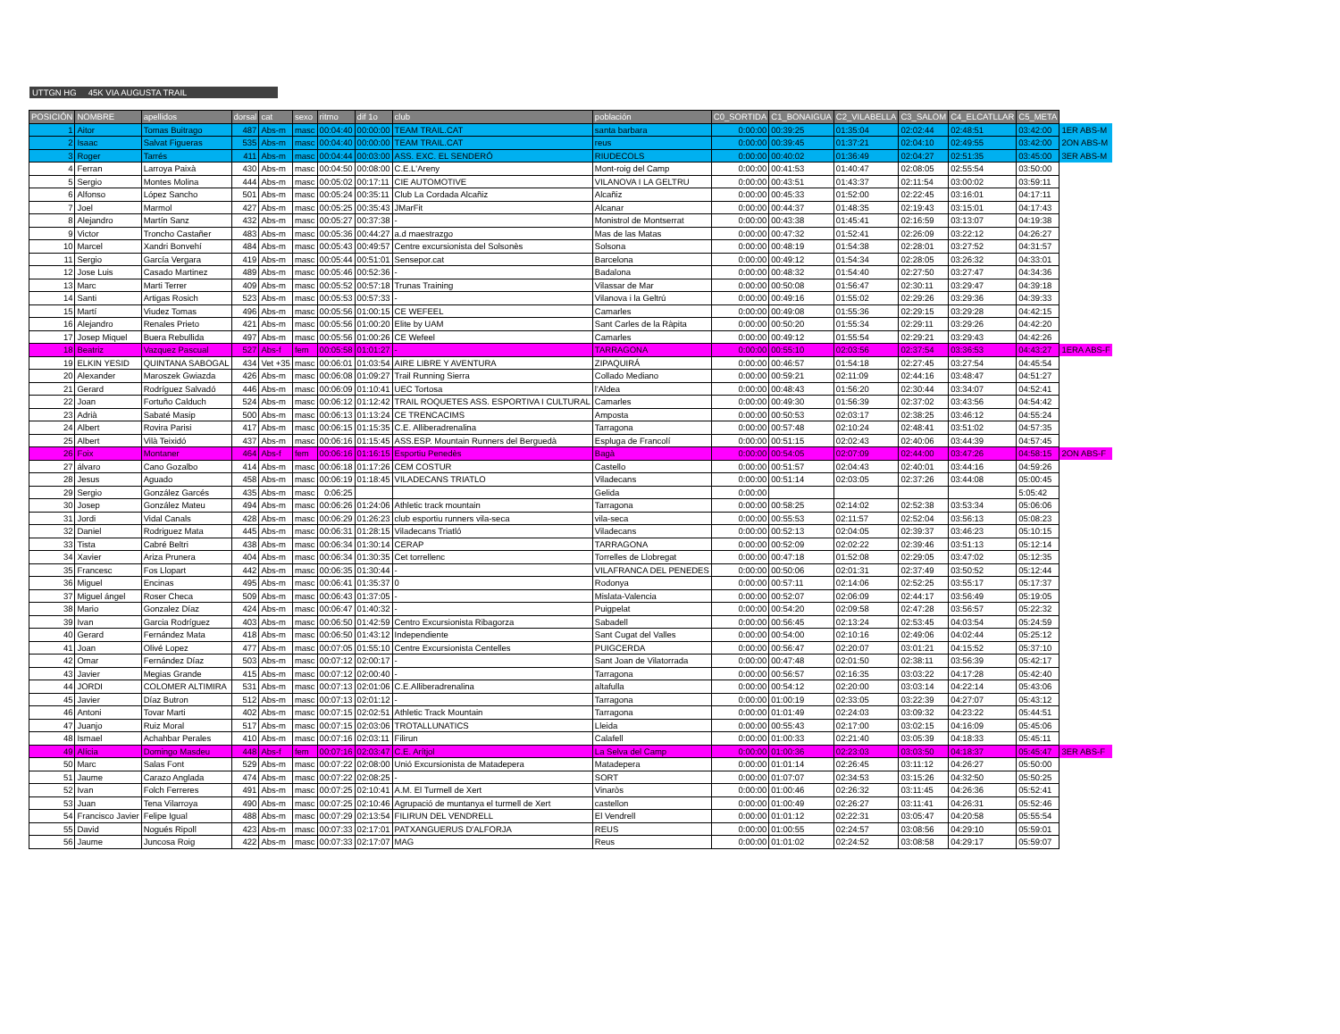UTTGN HG 45K VIA AUGUSTA TRAIL
| POSICIÓN | NOMBRE | apellidos | dorsal | cat | sexo | ritmo | dif 1o | club | población | C0_SORTIDA | C1_BONAIGUA | C2_VILABELLA | C3_SALOM | C4_ELCATLLAR | C5_META | |
| --- | --- | --- | --- | --- | --- | --- | --- | --- | --- | --- | --- | --- | --- | --- | --- | --- |
| 1 | Aitor | Tomas Buitrago | 487 | Abs-m | masc | 00:04:40 | 00:00:00 | TEAM TRAIL.CAT | santa barbara | 0:00:00 | 00:39:25 | 01:35:04 | 02:02:44 | 02:48:51 | 03:42:00 | 1ER ABS-M |
| 2 | Isaac | Salvat Figueras | 535 | Abs-m | masc | 00:04:40 | 00:00:00 | TEAM TRAIL.CAT | reus | 0:00:00 | 00:39:45 | 01:37:21 | 02:04:10 | 02:49:55 | 03:42:00 | 2ON ABS-M |
| 3 | Roger | Tarrés | 411 | Abs-m | masc | 00:04:44 | 00:03:00 | ASS. EXC. EL SENDERÓ | RIUDECOLS | 0:00:00 | 00:40:02 | 01:36:49 | 02:04:27 | 02:51:35 | 03:45:00 | 3ER ABS-M |
| 4 | Ferran | Larroya Paixà | 430 | Abs-m | masc | 00:04:50 | 00:08:00 | C.E.L'Areny | Mont-roig del Camp | 0:00:00 | 00:41:53 | 01:40:47 | 02:08:05 | 02:55:54 | 03:50:00 | |
| 5 | Sergio | Montes Molina | 444 | Abs-m | masc | 00:05:02 | 00:17:11 | CIE AUTOMOTIVE | VILANOVA I LA GELTRU | 0:00:00 | 00:43:51 | 01:43:37 | 02:11:54 | 03:00:02 | 03:59:11 | |
| 6 | Alfonso | López Sancho | 501 | Abs-m | masc | 00:05:24 | 00:35:11 | Club La Cordada Alcañiz | Alcañiz | 0:00:00 | 00:45:33 | 01:52:00 | 02:22:45 | 03:16:01 | 04:17:11 | |
| 7 | Joel | Marmol | 427 | Abs-m | masc | 00:05:25 | 00:35:43 | JMarFit | Alcanar | 0:00:00 | 00:44:37 | 01:48:35 | 02:19:43 | 03:15:01 | 04:17:43 | |
| 8 | Alejandro | Martín Sanz | 432 | Abs-m | masc | 00:05:27 | 00:37:38 | - | Monistrol de Montserrat | 0:00:00 | 00:43:38 | 01:45:41 | 02:16:59 | 03:13:07 | 04:19:38 | |
| 9 | Victor | Troncho Castañer | 483 | Abs-m | masc | 00:05:36 | 00:44:27 | a.d maestrazgo | Mas de las Matas | 0:00:00 | 00:47:32 | 01:52:41 | 02:26:09 | 03:22:12 | 04:26:27 | |
| 10 | Marcel | Xandri Bonvehí | 484 | Abs-m | masc | 00:05:43 | 00:49:57 | Centre excursionista del Solsonès | Solsona | 0:00:00 | 00:48:19 | 01:54:38 | 02:28:01 | 03:27:52 | 04:31:57 | |
| 11 | Sergio | García Vergara | 419 | Abs-m | masc | 00:05:44 | 00:51:01 | Sensepor.cat | Barcelona | 0:00:00 | 00:49:12 | 01:54:34 | 02:28:05 | 03:26:32 | 04:33:01 | |
| 12 | Jose Luis | Casado Martinez | 489 | Abs-m | masc | 00:05:46 | 00:52:36 | - | Badalona | 0:00:00 | 00:48:32 | 01:54:40 | 02:27:50 | 03:27:47 | 04:34:36 | |
| 13 | Marc | Marti Terrer | 409 | Abs-m | masc | 00:05:52 | 00:57:18 | Trunas Training | Vilassar de Mar | 0:00:00 | 00:50:08 | 01:56:47 | 02:30:11 | 03:29:47 | 04:39:18 | |
| 14 | Santi | Artigas Rosich | 523 | Abs-m | masc | 00:05:53 | 00:57:33 | - | Vilanova i la Geltrú | 0:00:00 | 00:49:16 | 01:55:02 | 02:29:26 | 03:29:36 | 04:39:33 | |
| 15 | Martí | Viudez Tomas | 496 | Abs-m | masc | 00:05:56 | 01:00:15 | CE WEFEEL | Camarles | 0:00:00 | 00:49:08 | 01:55:36 | 02:29:15 | 03:29:28 | 04:42:15 | |
| 16 | Alejandro | Renales Prieto | 421 | Abs-m | masc | 00:05:56 | 01:00:20 | Elite by UAM | Sant Carles de la Ràpita | 0:00:00 | 00:50:20 | 01:55:34 | 02:29:11 | 03:29:26 | 04:42:20 | |
| 17 | Josep Miquel | Buera Rebullida | 497 | Abs-m | masc | 00:05:56 | 01:00:26 | CE Wefeel | Camarles | 0:00:00 | 00:49:12 | 01:55:54 | 02:29:21 | 03:29:43 | 04:42:26 | |
| 18 | Beatriz | Vazquez Pascual | 527 | Abs-f | fem | 00:05:58 | 01:01:27 | - | TARRAGONA | 0:00:00 | 00:55:10 | 02:03:56 | 02:37:54 | 03:36:53 | 04:43:27 | 1ERA ABS-F |
| 19 | ELKIN YESID | QUINTANA SABOGAL | 434 | Vet +35 | masc | 00:06:01 | 01:03:54 | AIRE LIBRE Y AVENTURA | ZIPAQUIRÁ | 0:00:00 | 00:46:57 | 01:54:18 | 02:27:45 | 03:27:54 | 04:45:54 | |
| 20 | Alexander | Maroszek Gwiazda | 426 | Abs-m | masc | 00:06:08 | 01:09:27 | Trail Running Sierra | Collado Mediano | 0:00:00 | 00:59:21 | 02:11:09 | 02:44:16 | 03:48:47 | 04:51:27 | |
| 21 | Gerard | Rodríguez Salvadó | 446 | Abs-m | masc | 00:06:09 | 01:10:41 | UEC Tortosa | l'Aldea | 0:00:00 | 00:48:43 | 01:56:20 | 02:30:44 | 03:34:07 | 04:52:41 | |
| 22 | Joan | Fortuño Calduch | 524 | Abs-m | masc | 00:06:12 | 01:12:42 | TRAIL ROQUETES ASS. ESPORTIVA I CULTURAL | Camarles | 0:00:00 | 00:49:30 | 01:56:39 | 02:37:02 | 03:43:56 | 04:54:42 | |
| 23 | Adrià | Sabaté Masip | 500 | Abs-m | masc | 00:06:13 | 01:13:24 | CE TRENCACIMS | Amposta | 0:00:00 | 00:50:53 | 02:03:17 | 02:38:25 | 03:46:12 | 04:55:24 | |
| 24 | Albert | Rovira Parisi | 417 | Abs-m | masc | 00:06:15 | 01:15:35 | C.E. Alliberadrenalina | Tarragona | 0:00:00 | 00:57:48 | 02:10:24 | 02:48:41 | 03:51:02 | 04:57:35 | |
| 25 | Albert | Vilà Teixidó | 437 | Abs-m | masc | 00:06:16 | 01:15:45 | ASS.ESP. Mountain Runners del Berguedà | Espluga de Francolí | 0:00:00 | 00:51:15 | 02:02:43 | 02:40:06 | 03:44:39 | 04:57:45 | |
| 26 | Foix | Montaner | 464 | Abs-f | fem | 00:06:16 | 01:16:15 | Esportiu Penedès | Bagà | 0:00:00 | 00:54:05 | 02:07:09 | 02:44:00 | 03:47:26 | 04:58:15 | 2ON ABS-F |
| 27 | álvaro | Cano Gozalbo | 414 | Abs-m | masc | 00:06:18 | 01:17:26 | CEM COSTUR | Castello | 0:00:00 | 00:51:57 | 02:04:43 | 02:40:01 | 03:44:16 | 04:59:26 | |
| 28 | Jesus | Aguado | 458 | Abs-m | masc | 00:06:19 | 01:18:45 | VILADECANS TRIATLO | Viladecans | 0:00:00 | 00:51:14 | 02:03:05 | 02:37:26 | 03:44:08 | 05:00:45 | |
| 29 | Sergio | González Garcés | 435 | Abs-m | masc | 0:06:25 | | | Gelida | 0:00:00 | | | | | 5:05:42 | |
| 30 | Josep | González Mateu | 494 | Abs-m | masc | 00:06:26 | 01:24:06 | Athletic track mountain | Tarragona | 0:00:00 | 00:58:25 | 02:14:02 | 02:52:38 | 03:53:34 | 05:06:06 | |
| 31 | Jordi | Vidal Canals | 428 | Abs-m | masc | 00:06:29 | 01:26:23 | club esportiu runners vila-seca | vila-seca | 0:00:00 | 00:55:53 | 02:11:57 | 02:52:04 | 03:56:13 | 05:08:23 | |
| 32 | Daniel | Rodriguez Mata | 445 | Abs-m | masc | 00:06:31 | 01:28:15 | Viladecans Triatló | Viladecans | 0:00:00 | 00:52:13 | 02:04:05 | 02:39:37 | 03:46:23 | 05:10:15 | |
| 33 | Tista | Cabré Beltri | 438 | Abs-m | masc | 00:06:34 | 01:30:14 | CERAP | TARRAGONA | 0:00:00 | 00:52:09 | 02:02:22 | 02:39:46 | 03:51:13 | 05:12:14 | |
| 34 | Xavier | Ariza Prunera | 404 | Abs-m | masc | 00:06:34 | 01:30:35 | Cet torrellenc | Torrelles de Llobregat | 0:00:00 | 00:47:18 | 01:52:08 | 02:29:05 | 03:47:02 | 05:12:35 | |
| 35 | Francesc | Fos Llopart | 442 | Abs-m | masc | 00:06:35 | 01:30:44 | - | VILAFRANCA DEL PENEDES | 0:00:00 | 00:50:06 | 02:01:31 | 02:37:49 | 03:50:52 | 05:12:44 | |
| 36 | Miguel | Encinas | 495 | Abs-m | masc | 00:06:41 | 01:35:37 | 0 | Rodonya | 0:00:00 | 00:57:11 | 02:14:06 | 02:52:25 | 03:55:17 | 05:17:37 | |
| 37 | Miguel ángel | Roser Checa | 509 | Abs-m | masc | 00:06:43 | 01:37:05 | - | Mislata-Valencia | 0:00:00 | 00:52:07 | 02:06:09 | 02:44:17 | 03:56:49 | 05:19:05 | |
| 38 | Mario | Gonzalez Díaz | 424 | Abs-m | masc | 00:06:47 | 01:40:32 | - | Puigpelat | 0:00:00 | 00:54:20 | 02:09:58 | 02:47:28 | 03:56:57 | 05:22:32 | |
| 39 | Ivan | Garcia Rodríguez | 403 | Abs-m | masc | 00:06:50 | 01:42:59 | Centro Excursionista Ribagorza | Sabadell | 0:00:00 | 00:56:45 | 02:13:24 | 02:53:45 | 04:03:54 | 05:24:59 | |
| 40 | Gerard | Fernández Mata | 418 | Abs-m | masc | 00:06:50 | 01:43:12 | Independiente | Sant Cugat del Valles | 0:00:00 | 00:54:00 | 02:10:16 | 02:49:06 | 04:02:44 | 05:25:12 | |
| 41 | Joan | Olivé Lopez | 477 | Abs-m | masc | 00:07:05 | 01:55:10 | Centre Excursionista Centelles | PUIGCERDA | 0:00:00 | 00:56:47 | 02:20:07 | 03:01:21 | 04:15:52 | 05:37:10 | |
| 42 | Omar | Fernández Díaz | 503 | Abs-m | masc | 00:07:12 | 02:00:17 | - | Sant Joan de Vilatorrada | 0:00:00 | 00:47:48 | 02:01:50 | 02:38:11 | 03:56:39 | 05:42:17 | |
| 43 | Javier | Megias Grande | 415 | Abs-m | masc | 00:07:12 | 02:00:40 | - | Tarragona | 0:00:00 | 00:56:57 | 02:16:35 | 03:03:22 | 04:17:28 | 05:42:40 | |
| 44 | JORDI | COLOMER ALTIMIRA | 531 | Abs-m | masc | 00:07:13 | 02:01:06 | C.E.Alliberadrenalina | altafulla | 0:00:00 | 00:54:12 | 02:20:00 | 03:03:14 | 04:22:14 | 05:43:06 | |
| 45 | Javier | Díaz Butron | 512 | Abs-m | masc | 00:07:13 | 02:01:12 | - | Tarragona | 0:00:00 | 01:00:19 | 02:33:05 | 03:22:39 | 04:27:07 | 05:43:12 | |
| 46 | Antoni | Tovar Marti | 402 | Abs-m | masc | 00:07:15 | 02:02:51 | Athletic Track Mountain | Tarragona | 0:00:00 | 01:01:49 | 02:24:03 | 03:09:32 | 04:23:22 | 05:44:51 | |
| 47 | Juanjo | Ruiz Moral | 517 | Abs-m | masc | 00:07:15 | 02:03:06 | TROTALLUNATICS | Lleida | 0:00:00 | 00:55:43 | 02:17:00 | 03:02:15 | 04:16:09 | 05:45:06 | |
| 48 | Ismael | Achahbar Perales | 410 | Abs-m | masc | 00:07:16 | 02:03:11 | Filirun | Calafell | 0:00:00 | 01:00:33 | 02:21:40 | 03:05:39 | 04:18:33 | 05:45:11 | |
| 49 | Alícia | Domingo Masdeu | 448 | Abs-f | fem | 00:07:16 | 02:03:47 | C.E. Arítjol | La Selva del Camp | 0:00:00 | 01:00:36 | 02:23:03 | 03:03:50 | 04:18:37 | 05:45:47 | 3ER ABS-F |
| 50 | Marc | Salas Font | 529 | Abs-m | masc | 00:07:22 | 02:08:00 | Unió Excursionista de Matadepera | Matadepera | 0:00:00 | 01:01:14 | 02:26:45 | 03:11:12 | 04:26:27 | 05:50:00 | |
| 51 | Jaume | Carazo Anglada | 474 | Abs-m | masc | 00:07:22 | 02:08:25 | - | SORT | 0:00:00 | 01:07:07 | 02:34:53 | 03:15:26 | 04:32:50 | 05:50:25 | |
| 52 | Ivan | Folch Ferreres | 491 | Abs-m | masc | 00:07:25 | 02:10:41 | A.M. El Turmell de Xert | Vinaròs | 0:00:00 | 01:00:46 | 02:26:32 | 03:11:45 | 04:26:36 | 05:52:41 | |
| 53 | Juan | Tena Vilarroya | 490 | Abs-m | masc | 00:07:25 | 02:10:46 | Agrupació de muntanya el turmell de Xert | castellon | 0:00:00 | 01:00:49 | 02:26:27 | 03:11:41 | 04:26:31 | 05:52:46 | |
| 54 | Francisco Javier | Felipe Igual | 488 | Abs-m | masc | 00:07:29 | 02:13:54 | FILIRUN DEL VENDRELL | El Vendrell | 0:00:00 | 01:01:12 | 02:22:31 | 03:05:47 | 04:20:58 | 05:55:54 | |
| 55 | David | Nogués Ripoll | 423 | Abs-m | masc | 00:07:33 | 02:17:01 | PATXANGUERUS D'ALFORJA | REUS | 0:00:00 | 01:00:55 | 02:24:57 | 03:08:56 | 04:29:10 | 05:59:01 | |
| 56 | Jaume | Juncosa Roig | 422 | Abs-m | masc | 00:07:33 | 02:17:07 | MAG | Reus | 0:00:00 | 01:01:02 | 02:24:52 | 03:08:58 | 04:29:17 | 05:59:07 | |